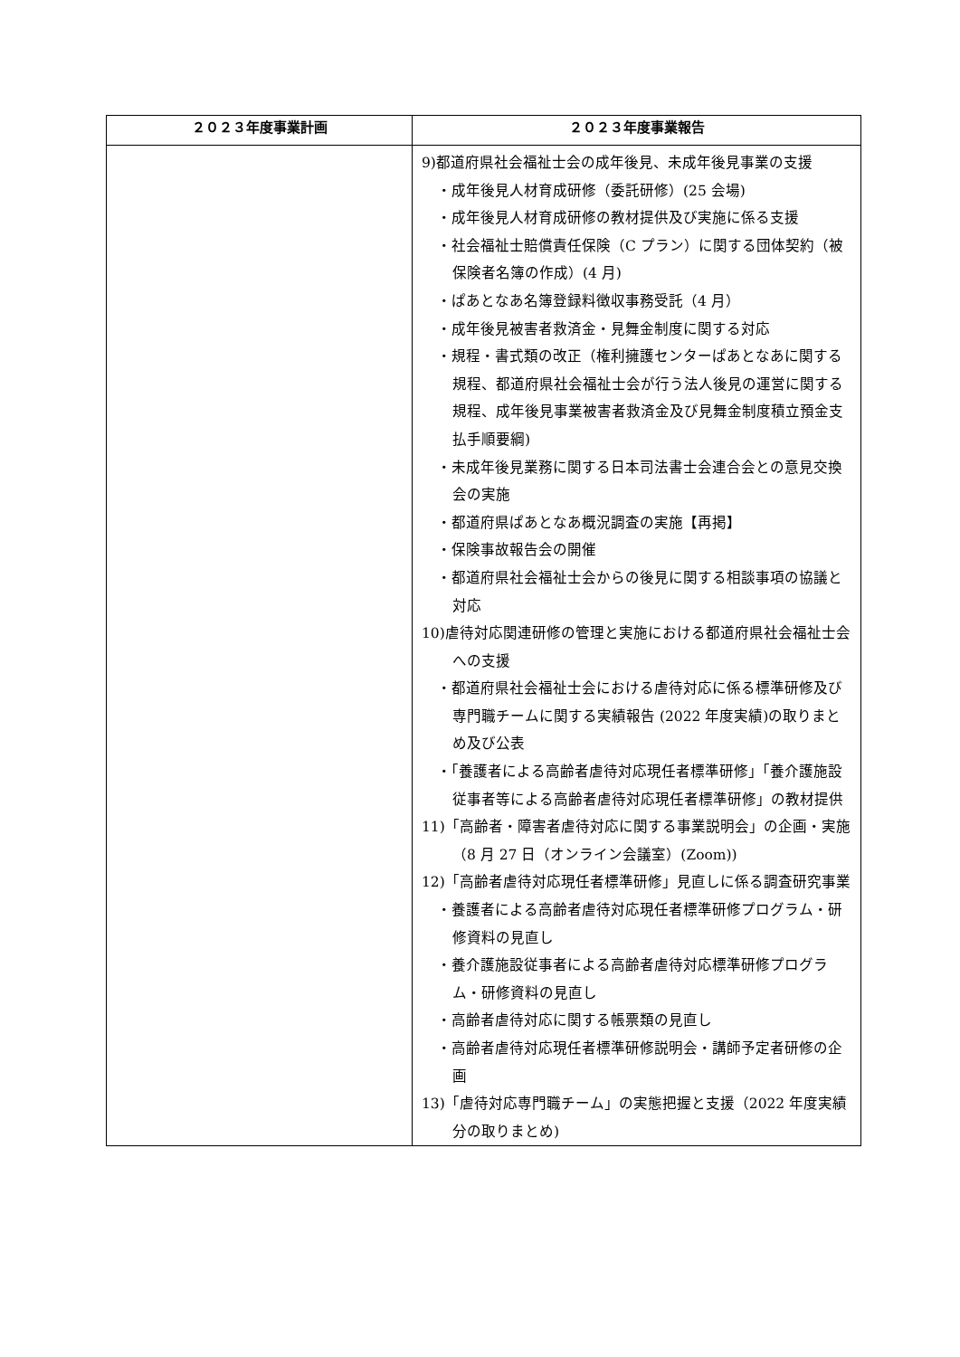| ２０２３年度事業計画 | ２０２３年度事業報告 |
| --- | --- |
| | 9)都道府県社会福祉士会の成年後見、未成年後見事業の支援 ・成年後見人材育成研修（委託研修）(25 会場) ・成年後見人材育成研修の教材提供及び実施に係る支援 ・社会福祉士賠償責任保険（C プラン）に関する団体契約（被保険者名簿の作成）(4 月) ・ぱあとなあ名簿登録料徴収事務受託（4 月） ・成年後見被害者救済金・見舞金制度に関する対応 ・規程・書式類の改正（権利擁護センターぱあとなあに関する規程、都道府県社会福祉士会が行う法人後見の運営に関する規程、成年後見事業被害者救済金及び見舞金制度積立預金支払手順要綱) ・未成年後見業務に関する日本司法書士会連合会との意見交換会の実施 ・都道府県ぱあとなあ概況調査の実施【再掲】 ・保険事故報告会の開催 ・都道府県社会福祉士会からの後見に関する相談事項の協議と対応 10)虐待対応関連研修の管理と実施における都道府県社会福祉士会への支援 ・都道府県社会福祉士会における虐待対応に係る標準研修及び専門職チームに関する実績報告 (2022 年度実績)の取りまとめ及び公表 ・「養護者による高齢者虐待対応現任者標準研修」「養介護施設従事者等による高齢者虐待対応現任者標準研修」の教材提供 11)「高齢者・障害者虐待対応に関する事業説明会」の企画・実施（8 月 27 日（オンライン会議室）(Zoom)) 12)「高齢者虐待対応現任者標準研修」見直しに係る調査研究事業 ・養護者による高齢者虐待対応現任者標準研修プログラム・研修資料の見直し ・養介護施設従事者による高齢者虐待対応標準研修プログラム・研修資料の見直し ・高齢者虐待対応に関する帳票類の見直し ・高齢者虐待対応現任者標準研修説明会・講師予定者研修の企画 13)「虐待対応専門職チーム」の実態把握と支援（2022 年度実績分の取りまとめ) |